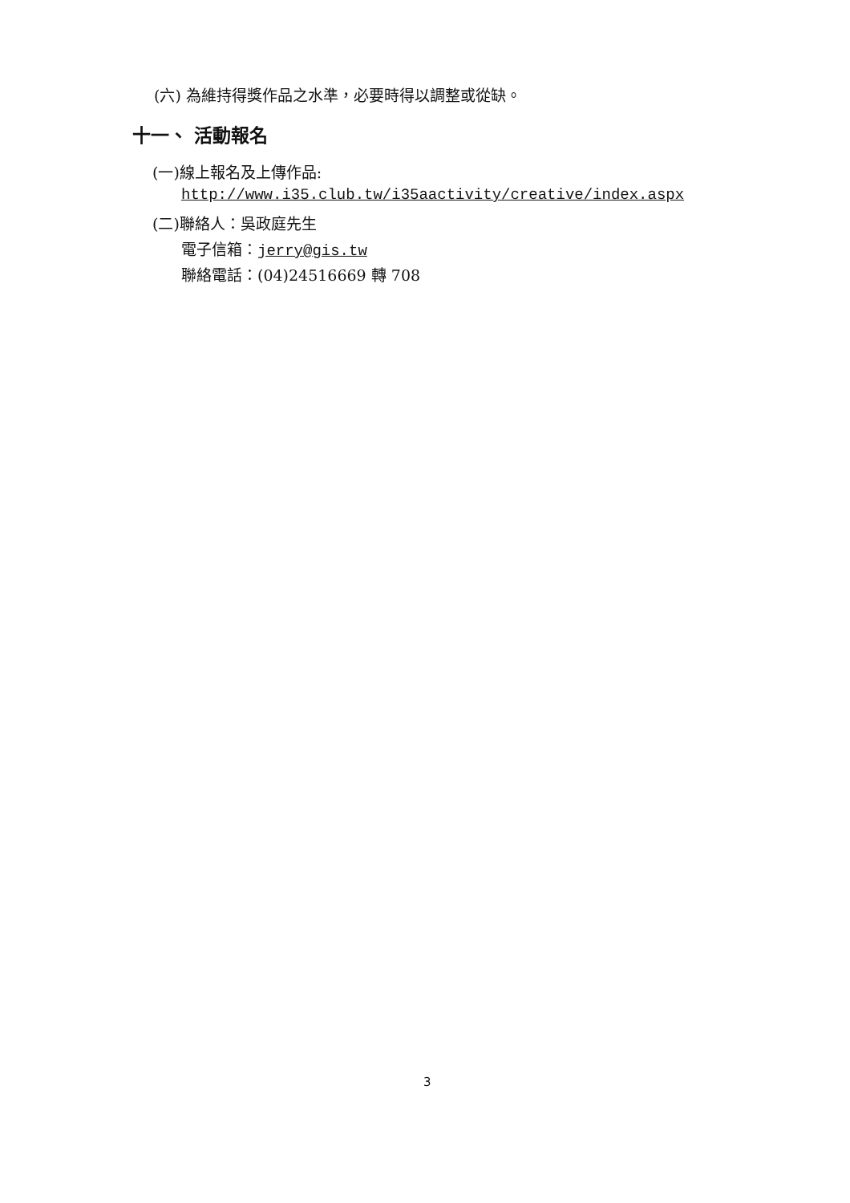(六) 為維持得獎作品之水準，必要時得以調整或從缺。
十一、 活動報名
(一)線上報名及上傳作品:
http://www.i35.club.tw/i35aactivity/creative/index.aspx
(二)聯絡人：吳政庭先生
電子信箱：jerry@gis.tw
聯絡電話：(04)24516669 轉 708
3